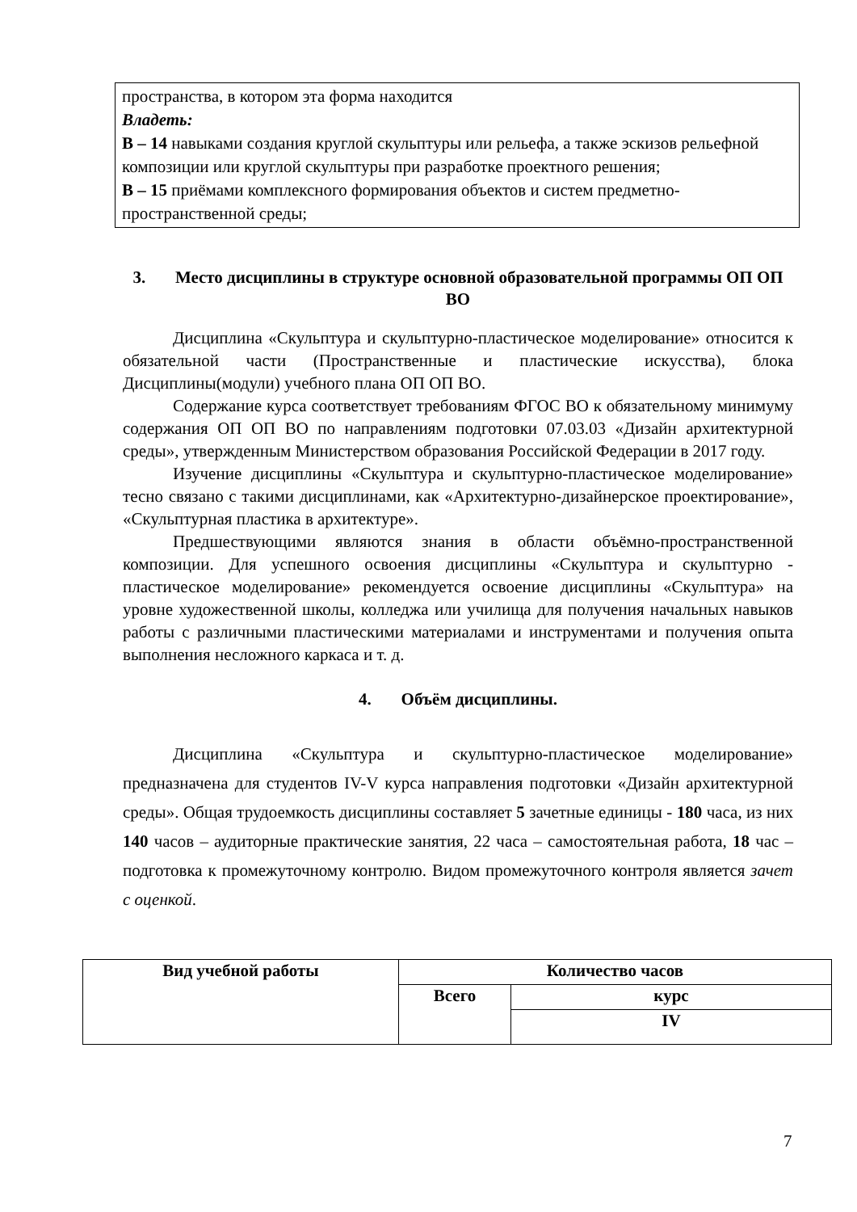пространства, в котором эта форма находится
Владеть:
В – 14 навыками создания круглой скульптуры или рельефа, а также эскизов рельефной композиции или круглой скульптуры при разработке проектного решения;
В – 15 приёмами комплексного формирования объектов и систем предметно-пространственной среды;
3. Место дисциплины в структуре основной образовательной программы ОП ОП ВО
Дисциплина «Скульптура и скульптурно-пластическое моделирование» относится к обязательной части (Пространственные и пластические искусства), блока Дисциплины(модули) учебного плана ОП ОП ВО.
Содержание курса соответствует требованиям ФГОС ВО к обязательному минимуму содержания ОП ОП ВО по направлениям подготовки 07.03.03 «Дизайн архитектурной среды», утвержденным Министерством образования Российской Федерации в 2017 году.
Изучение дисциплины «Скульптура и скульптурно-пластическое моделирование» тесно связано с такими дисциплинами, как «Архитектурно-дизайнерское проектирование», «Скульптурная пластика в архитектуре».
Предшествующими являются знания в области объёмно-пространственной композиции. Для успешного освоения дисциплины «Скульптура и скульптурно - пластическое моделирование» рекомендуется освоение дисциплины «Скульптура» на уровне художественной школы, колледжа или училища для получения начальных навыков работы с различными пластическими материалами и инструментами и получения опыта выполнения несложного каркаса и т. д.
4. Объём дисциплины.
Дисциплина «Скульптура и скульптурно-пластическое моделирование» предназначена для студентов IV-V курса направления подготовки «Дизайн архитектурной среды». Общая трудоемкость дисциплины составляет 5 зачетные единицы - 180 часа, из них 140 часов – аудиторные практические занятия, 22 часа – самостоятельная работа, 18 час – подготовка к промежуточному контролю. Видом промежуточного контроля является зачет с оценкой.
| Вид учебной работы | Количество часов | |
| --- | --- | --- |
| | Всего | курс |
| | | IV |
7